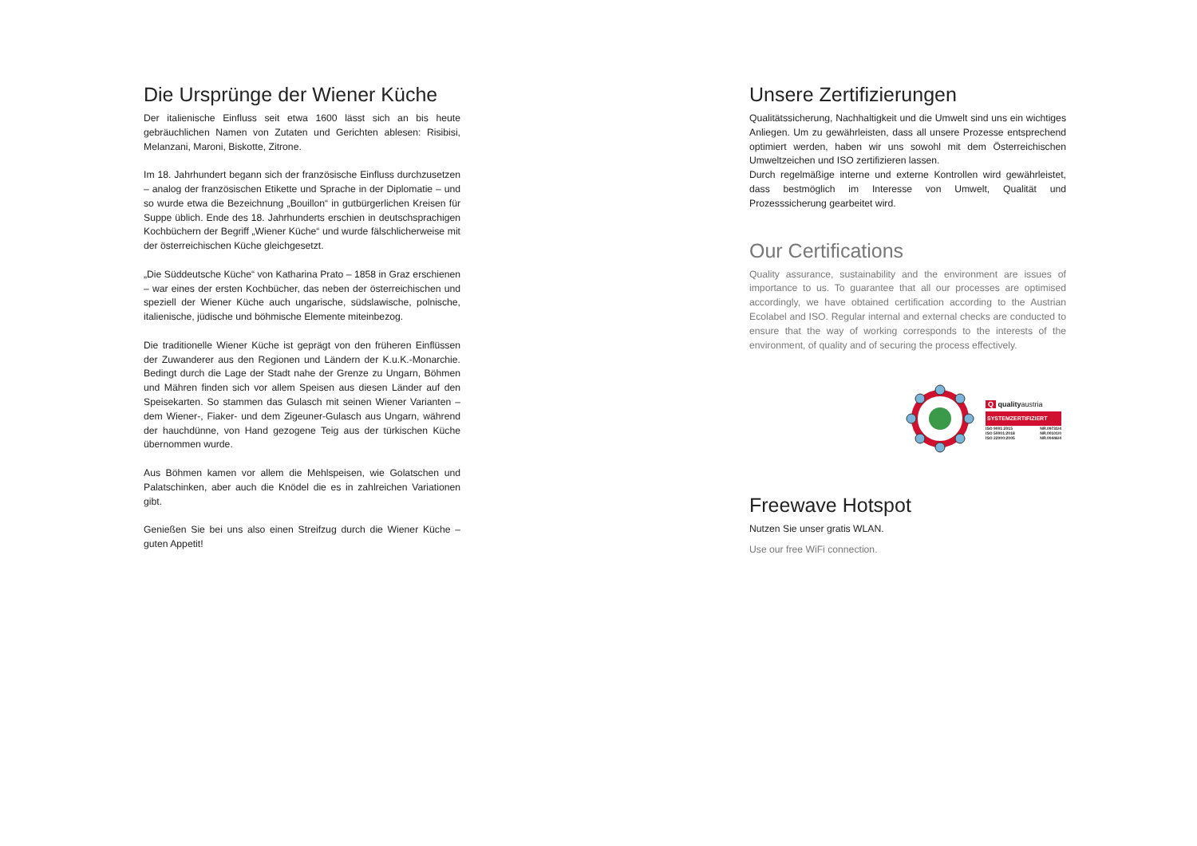Die Ursprünge der Wiener Küche
Der italienische Einfluss seit etwa 1600 lässt sich an bis heute gebräuchlichen Namen von Zutaten und Gerichten ablesen: Risibisi, Melanzani, Maroni, Biskotte, Zitrone.
Im 18. Jahrhundert begann sich der französische Einfluss durchzusetzen – analog der französischen Etikette und Sprache in der Diplomatie – und so wurde etwa die Bezeichnung „Bouillon“ in gutbürgerlichen Kreisen für Suppe üblich. Ende des 18. Jahrhunderts erschien in deutschsprachigen Kochbüchern der Begriff „Wiener Küche“ und wurde fälschlicherweise mit der österreichischen Küche gleichgesetzt.
„Die Süddeutsche Küche“ von Katharina Prato – 1858 in Graz erschienen – war eines der ersten Kochbücher, das neben der österreichischen und speziell der Wiener Küche auch ungarische, südslawische, polnische, italienische, jüdische und böhmische Elemente miteinbezog.
Die traditionelle Wiener Küche ist geprägt von den früheren Einflüssen der Zuwanderer aus den Regionen und Ländern der K.u.K.-Monarchie. Bedingt durch die Lage der Stadt nahe der Grenze zu Ungarn, Böhmen und Mähren finden sich vor allem Speisen aus diesen Länder auf den Speisekarten. So stammen das Gulasch mit seinen Wiener Varianten – dem Wiener-, Fiaker- und dem Zigeuner-Gulasch aus Ungarn, während der hauchdünne, von Hand gezogene Teig aus der türkischen Küche übernommen wurde.
Aus Böhmen kamen vor allem die Mehlspeisen, wie Golatschen und Palatschinken, aber auch die Knödel die es in zahlreichen Variationen gibt.
Genießen Sie bei uns also einen Streifzug durch die Wiener Küche – guten Appetit!
Unsere Zertifizierungen
Qualitätssicherung, Nachhaltigkeit und die Umwelt sind uns ein wichtiges Anliegen. Um zu gewährleisten, dass all unsere Prozesse entsprechend optimiert werden, haben wir uns sowohl mit dem Österreichischen Umweltzeichen und ISO zertifizieren lassen.
Durch regelmäßige interne und externe Kontrollen wird gewährleistet, dass bestmöglich im Interesse von Umwelt, Qualität und Prozesssicherung gearbeitet wird.
Our Certifications
Quality assurance, sustainability and the environment are issues of importance to us. To guarantee that all our processes are optimised accordingly, we have obtained certification according to the Austrian Ecolabel and ISO. Regular internal and external checks are conducted to ensure that the way of working corresponds to the interests of the environment, of quality and of securing the process effectively.
Q qualityaustria
SYSTEMZERTIFIZIERT
ISO 9001:2015
ISO 50001:2018
ISO 22000:2005 NR.09731/4
NR.00101/0
NR.00446/4
Freewave Hotspot
Nutzen Sie unser gratis WLAN.
Use our free WiFi connection.